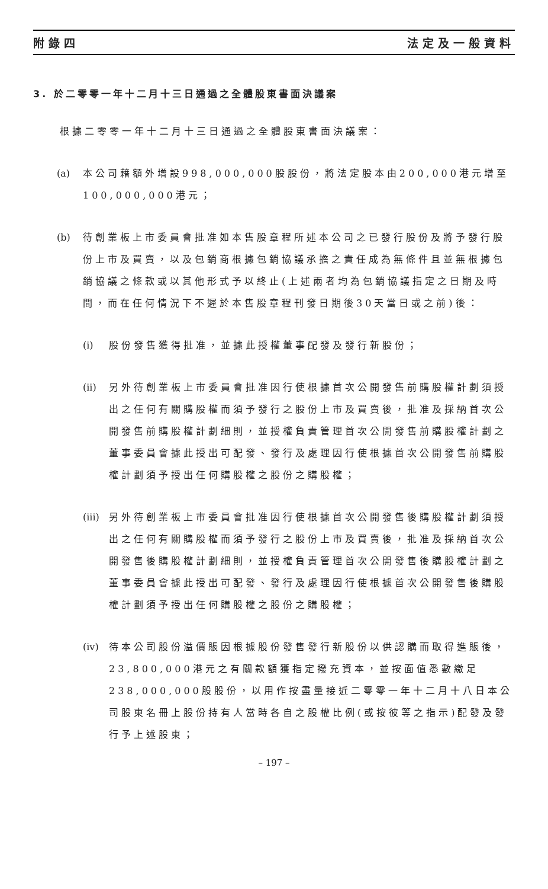附錄四 法定及一般資料
3. 於二零零一年十二月十三日通過之全體股東書面決議案
根據二零零一年十二月十三日通過之全體股東書面決議案：
(a) 本公司藉額外增設998,000,000股股份，將法定股本由200,000港元增至100,000,000港元；
(b) 待創業板上市委員會批准如本售股章程所述本公司之已發行股份及將予發行股份上市及買賣，以及包銷商根據包銷協議承擔之責任成為無條件且並無根據包銷協議之條款或以其他形式予以終止(上述兩者均為包銷協議指定之日期及時間，而在任何情況下不遲於本售股章程刊發日期後30天當日或之前)後：
(i) 股份發售獲得批准，並據此授權董事配發及發行新股份；
(ii) 另外待創業板上市委員會批准因行使根據首次公開發售前購股權計劃須授出之任何有關購股權而須予發行之股份上市及買賣後，批准及採納首次公開發售前購股權計劃細則，並授權負責管理首次公開發售前購股權計劃之董事委員會據此授出可配發、發行及處理因行使根據首次公開發售前購股權計劃須予授出任何購股權之股份之購股權；
(iii)
另外待創業板上市委員會批准因行使根據首次公開發售後購股權計劃須授出之任何有關購股權而須予發行之股份上市及買賣後，批准及採納首次公開發售後購股權計劃細則，並授權負責管理首次公開發售後購股權計劃之董事委員會據此授出可配發、發行及處理因行使根據首次公開發售後購股權計劃須予授出任何購股權之股份之購股權；
(iv) 待本公司股份溢價賬因根據股份發售發行新股份以供認購而取得進賬後，23,800,000港元之有關款額獲指定撥充資本，並按面值悉數繳足238,000,000股股份，以用作按盡量接近二零零一年十二月十八日本公司股東名冊上股份持有人當時各自之股權比例(或按彼等之指示)配發及發行予上述股東；
– 197 –